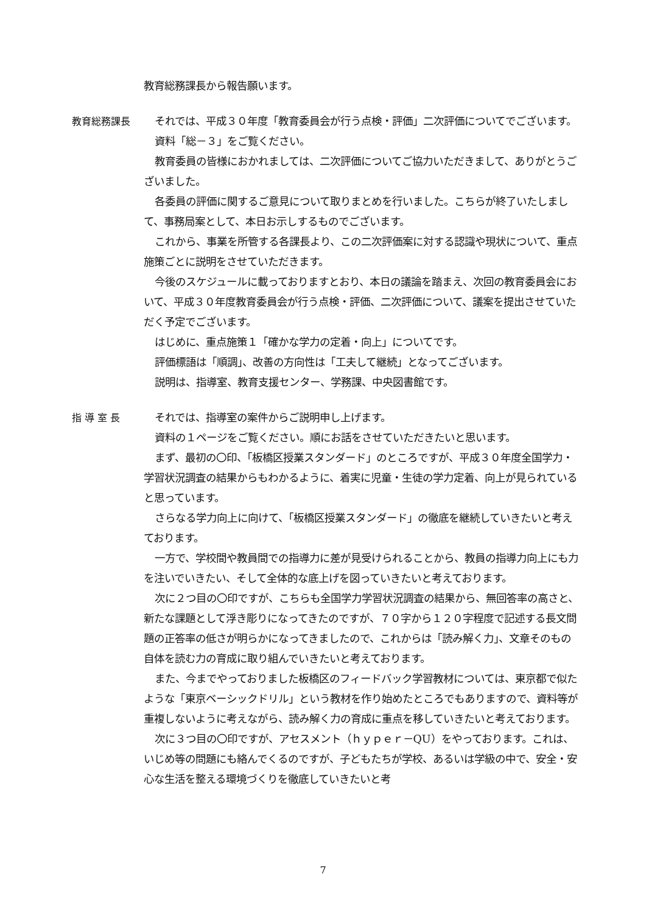教育総務課長から報告願います。
教育総務課長 それでは、平成３０年度「教育委員会が行う点検・評価」二次評価についてでございます。
資料「総－３」をご覧ください。
教育委員の皆様におかれましては、二次評価についてご協力いただきまして、ありがとうございました。
各委員の評価に関するご意見について取りまとめを行いました。こちらが終了いたしまして、事務局案として、本日お示しするものでございます。
これから、事業を所管する各課長より、この二次評価案に対する認識や現状について、重点施策ごとに説明をさせていただきます。
今後のスケジュールに載っておりますとおり、本日の議論を踏まえ、次回の教育委員会において、平成３０年度教育委員会が行う点検・評価、二次評価について、議案を提出させていただく予定でございます。
はじめに、重点施策１「確かな学力の定着・向上」についてです。
評価標語は「順調」、改善の方向性は「工夫して継続」となってございます。
説明は、指導室、教育支援センター、学務課、中央図書館です。
指 導 室 長 それでは、指導室の案件からご説明申し上げます。
資料の１ページをご覧ください。順にお話をさせていただきたいと思います。
まず、最初の〇印、「板橋区授業スタンダード」のところですが、平成３０年度全国学力・学習状況調査の結果からもわかるように、着実に児童・生徒の学力定着、向上が見られていると思っています。
さらなる学力向上に向けて、「板橋区授業スタンダード」の徹底を継続していきたいと考えております。
一方で、学校間や教員間での指導力に差が見受けられることから、教員の指導力向上にも力を注いでいきたい、そして全体的な底上げを図っていきたいと考えております。
次に２つ目の〇印ですが、こちらも全国学力学習状況調査の結果から、無回答率の高さと、新たな課題として浮き彫りになってきたのですが、７０字から１２０字程度で記述する長文問題の正答率の低さが明らかになってきましたので、これからは「読み解く力」、文章そのもの自体を読む力の育成に取り組んでいきたいと考えております。
また、今までやっておりました板橋区のフィードバック学習教材については、東京都で似たような「東京ベーシックドリル」という教材を作り始めたところでもありますので、資料等が重複しないように考えながら、読み解く力の育成に重点を移していきたいと考えております。
次に３つ目の〇印ですが、アセスメント（ｈｙｐｅｒ－QU）をやっております。これは、いじめ等の問題にも絡んでくるのですが、子どもたちが学校、あるいは学級の中で、安全・安心な生活を整える環境づくりを徹底していきたいと考
7